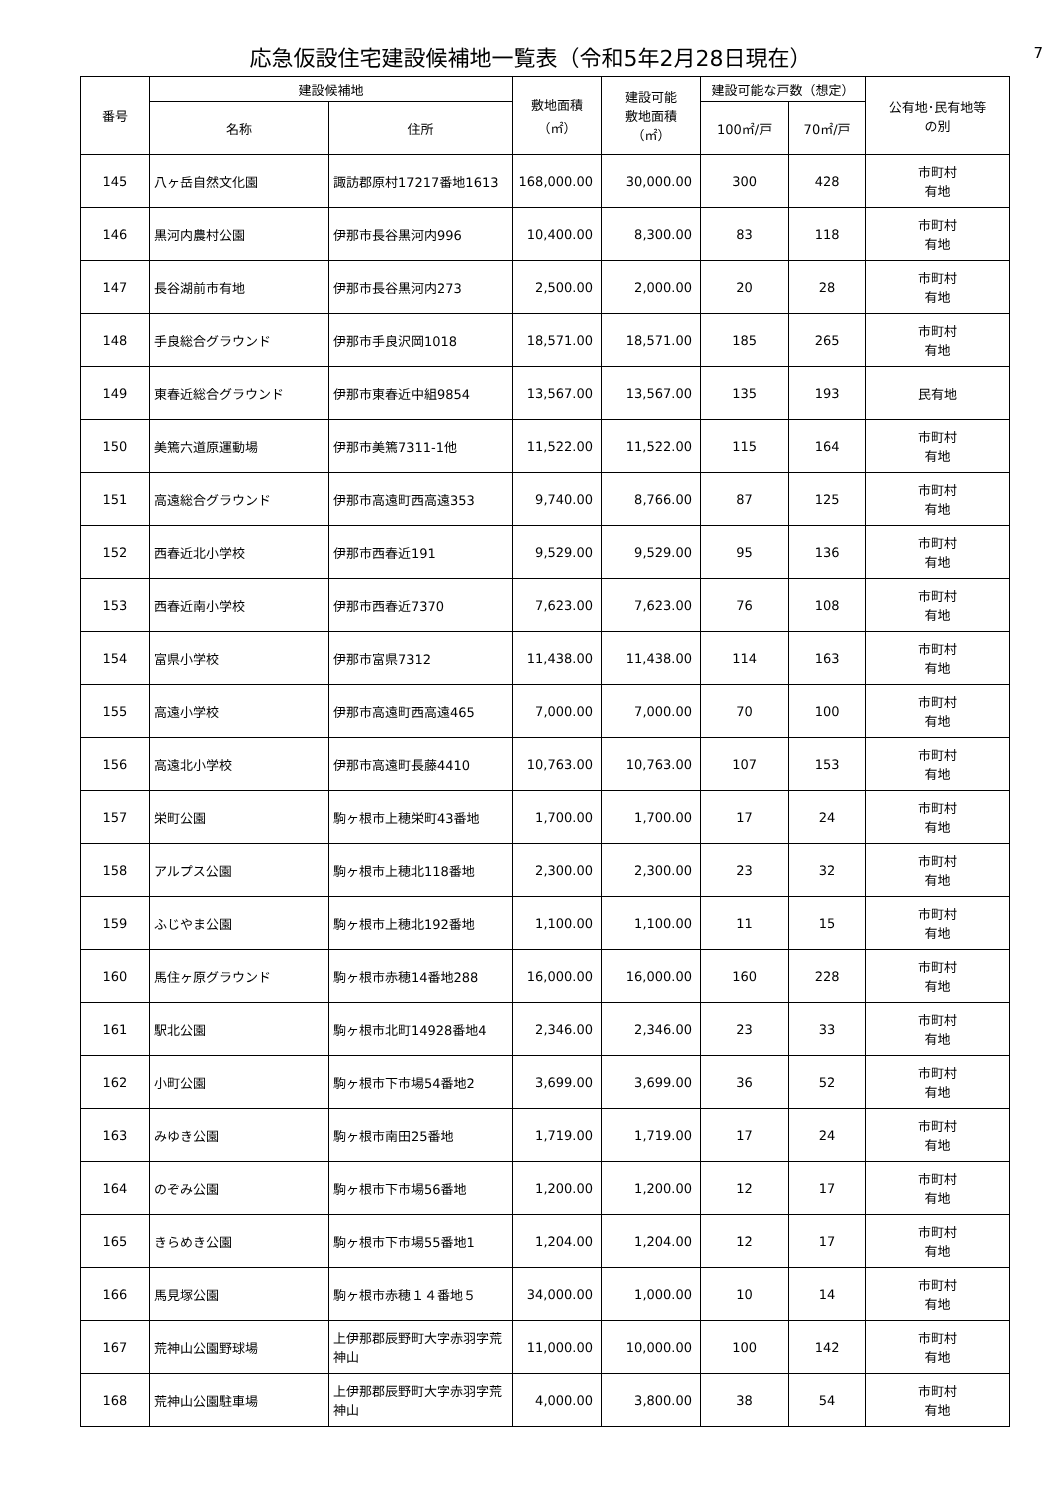応急仮設住宅建設候補地一覧表（令和5年2月28日現在）
7
| 番号 | 建設候補地 | | 敷地面積 （㎡） | 建設可能 敷地面積（㎡） | 建設可能な戸数（想定） | | 公有地･民有地等 の別 |
| --- | --- | --- | --- | --- | --- | --- | --- |
| | 名称 | 住所 | | | 100㎡/戸 | 70㎡/戸 | |
| 145 | 八ヶ岳自然文化園 | 諏訪郡原村17217番地1613 | 168,000.00 | 30,000.00 | 300 | 428 | 市町村 有地 |
| 146 | 黒河内農村公園 | 伊那市長谷黒河内996 | 10,400.00 | 8,300.00 | 83 | 118 | 市町村 有地 |
| 147 | 長谷湖前市有地 | 伊那市長谷黒河内273 | 2,500.00 | 2,000.00 | 20 | 28 | 市町村 有地 |
| 148 | 手良総合グラウンド | 伊那市手良沢岡1018 | 18,571.00 | 18,571.00 | 185 | 265 | 市町村 有地 |
| 149 | 東春近総合グラウンド | 伊那市東春近中組9854 | 13,567.00 | 13,567.00 | 135 | 193 | 民有地 |
| 150 | 美篶六道原運動場 | 伊那市美篶7311-1他 | 11,522.00 | 11,522.00 | 115 | 164 | 市町村 有地 |
| 151 | 高遠総合グラウンド | 伊那市高遠町西高遠353 | 9,740.00 | 8,766.00 | 87 | 125 | 市町村 有地 |
| 152 | 西春近北小学校 | 伊那市西春近191 | 9,529.00 | 9,529.00 | 95 | 136 | 市町村 有地 |
| 153 | 西春近南小学校 | 伊那市西春近7370 | 7,623.00 | 7,623.00 | 76 | 108 | 市町村 有地 |
| 154 | 富県小学校 | 伊那市富県7312 | 11,438.00 | 11,438.00 | 114 | 163 | 市町村 有地 |
| 155 | 高遠小学校 | 伊那市高遠町西高遠465 | 7,000.00 | 7,000.00 | 70 | 100 | 市町村 有地 |
| 156 | 高遠北小学校 | 伊那市高遠町長藤4410 | 10,763.00 | 10,763.00 | 107 | 153 | 市町村 有地 |
| 157 | 栄町公園 | 駒ヶ根市上穂栄町43番地 | 1,700.00 | 1,700.00 | 17 | 24 | 市町村 有地 |
| 158 | アルプス公園 | 駒ヶ根市上穂北118番地 | 2,300.00 | 2,300.00 | 23 | 32 | 市町村 有地 |
| 159 | ふじやま公園 | 駒ヶ根市上穂北192番地 | 1,100.00 | 1,100.00 | 11 | 15 | 市町村 有地 |
| 160 | 馬住ヶ原グラウンド | 駒ヶ根市赤穂14番地288 | 16,000.00 | 16,000.00 | 160 | 228 | 市町村 有地 |
| 161 | 駅北公園 | 駒ヶ根市北町14928番地4 | 2,346.00 | 2,346.00 | 23 | 33 | 市町村 有地 |
| 162 | 小町公園 | 駒ヶ根市下市場54番地2 | 3,699.00 | 3,699.00 | 36 | 52 | 市町村 有地 |
| 163 | みゆき公園 | 駒ヶ根市南田25番地 | 1,719.00 | 1,719.00 | 17 | 24 | 市町村 有地 |
| 164 | のぞみ公園 | 駒ヶ根市下市場56番地 | 1,200.00 | 1,200.00 | 12 | 17 | 市町村 有地 |
| 165 | きらめき公園 | 駒ヶ根市下市場55番地1 | 1,204.00 | 1,204.00 | 12 | 17 | 市町村 有地 |
| 166 | 馬見塚公園 | 駒ヶ根市赤穂１４番地５ | 34,000.00 | 1,000.00 | 10 | 14 | 市町村 有地 |
| 167 | 荒神山公園野球場 | 上伊那郡辰野町大字赤羽字荒神山 | 11,000.00 | 10,000.00 | 100 | 142 | 市町村 有地 |
| 168 | 荒神山公園駐車場 | 上伊那郡辰野町大字赤羽字荒神山 | 4,000.00 | 3,800.00 | 38 | 54 | 市町村 有地 |